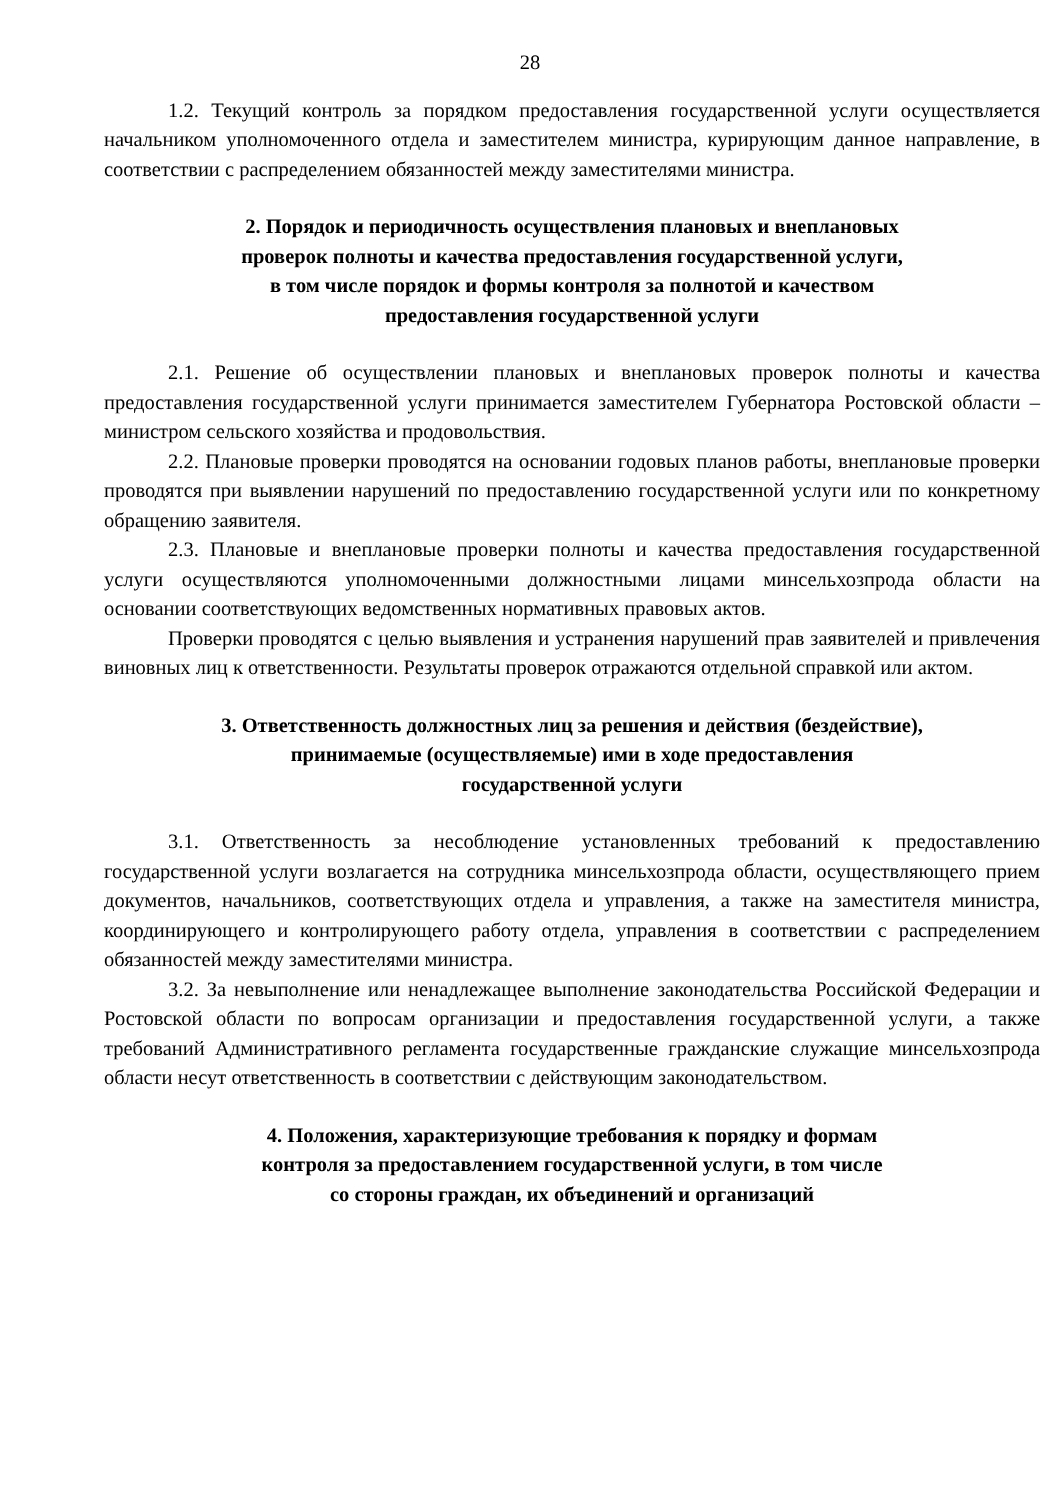28
1.2. Текущий контроль за порядком предоставления государственной услуги осуществляется начальником уполномоченного отдела и заместителем министра, курирующим данное направление, в соответствии с распределением обязанностей между заместителями министра.
2. Порядок и периодичность осуществления плановых и внеплановых
проверок полноты и качества предоставления государственной услуги,
в том числе порядок и формы контроля за полнотой и качеством
предоставления государственной услуги
2.1. Решение об осуществлении плановых и внеплановых проверок полноты и качества предоставления государственной услуги принимается заместителем Губернатора Ростовской области – министром сельского хозяйства и продовольствия.
2.2. Плановые проверки проводятся на основании годовых планов работы, внеплановые проверки проводятся при выявлении нарушений по предоставлению государственной услуги или по конкретному обращению заявителя.
2.3. Плановые и внеплановые проверки полноты и качества предоставления государственной услуги осуществляются уполномоченными должностными лицами минсельхозпрода области на основании соответствующих ведомственных нормативных правовых актов.
Проверки проводятся с целью выявления и устранения нарушений прав заявителей и привлечения виновных лиц к ответственности. Результаты проверок отражаются отдельной справкой или актом.
3. Ответственность должностных лиц за решения и действия (бездействие),
принимаемые (осуществляемые) ими в ходе предоставления
государственной услуги
3.1. Ответственность за несоблюдение установленных требований к предоставлению государственной услуги возлагается на сотрудника минсельхозпрода области, осуществляющего прием документов, начальников, соответствующих отдела и управления, а также на заместителя министра, координирующего и контролирующего работу отдела, управления в соответствии с распределением обязанностей между заместителями министра.
3.2. За невыполнение или ненадлежащее выполнение законодательства Российской Федерации и Ростовской области по вопросам организации и предоставления государственной услуги, а также требований Административного регламента государственные гражданские служащие минсельхозпрода области несут ответственность в соответствии с действующим законодательством.
4. Положения, характеризующие требования к порядку и формам
контроля за предоставлением государственной услуги, в том числе
со стороны граждан, их объединений и организаций